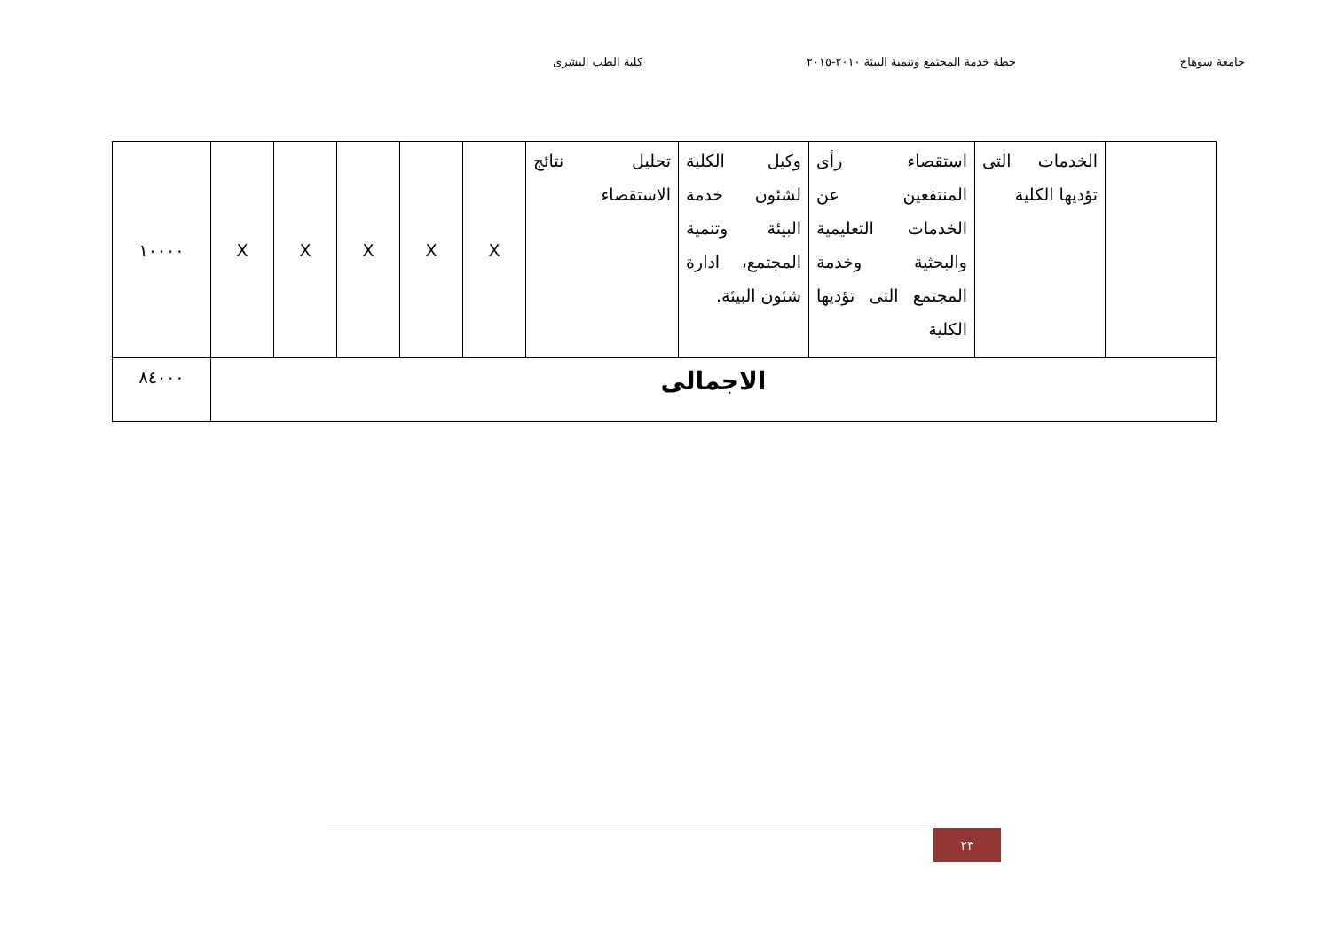جامعة سوهاج خطة خدمة المجتمع وتنمية البيئة ٢٠١٠-٢٠١٥ كلية الطب البشرى
| | الخدمات التى تؤديها الكلية | استقصاء رأى المنتفعين عن الخدمات التعليمية والبحثية وخدمة المجتمع التى تؤديها الكلية | وكيل الكلية لشئون خدمة البيئة وتنمية المجتمع، ادارة شئون البيئة. | تحليل نتائج الاستقصاء | X | X | X | X | X | ١٠٠٠٠ |
| الاجمالى | | | | | | | | | | ٨٤٠٠٠ |
٢٣